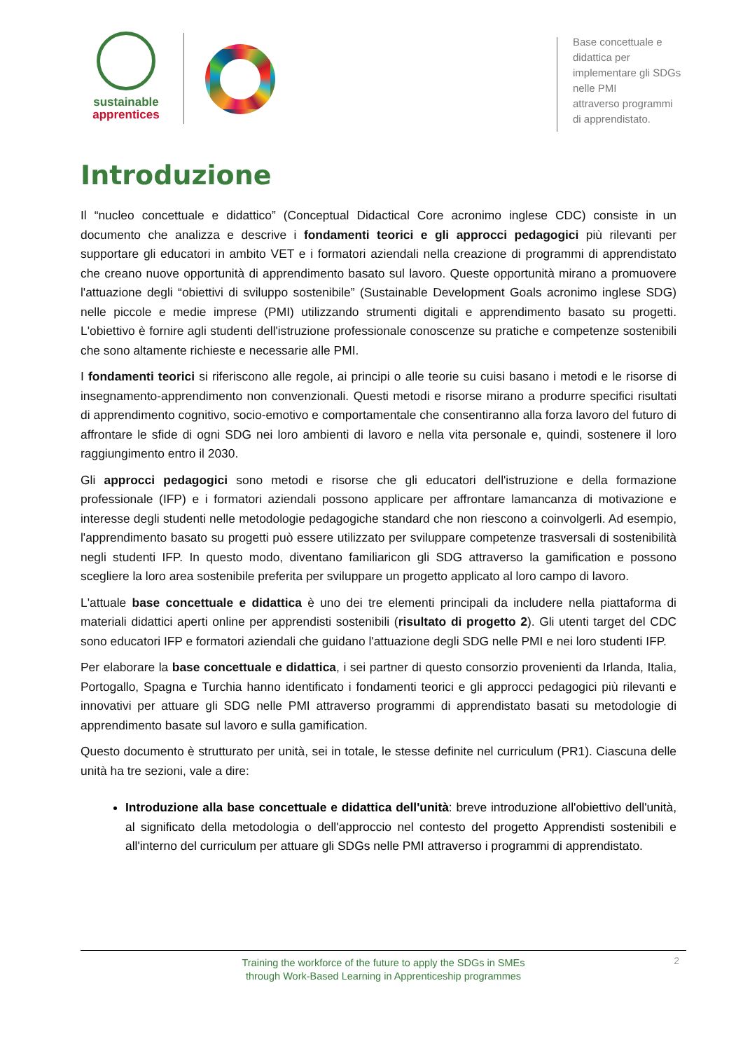sustainable
apprentices
Base concettuale e didattica per
implementare gli SDGs nelle PMI
attraverso programmi di apprendistato.
Introduzione
Il “nucleo concettuale e didattico” (Conceptual Didactical Core acronimo inglese CDC) consiste in un documento che analizza e descrive i fondamenti teorici e gli approcci pedagogici più rilevanti per supportare gli educatori in ambito VET e i formatori aziendali nella creazione di programmi di apprendistato che creano nuove opportunità di apprendimento basato sul lavoro. Queste opportunità mirano a promuovere l'attuazione degli “obiettivi di sviluppo sostenibile” (Sustainable Development Goals acronimo inglese SDG) nelle piccole e medie imprese (PMI) utilizzando strumenti digitali e apprendimento basato su progetti. L'obiettivo è fornire agli studenti dell'istruzione professionale conoscenze su pratiche e competenze sostenibili che sono altamente richieste e necessarie alle PMI.
I fondamenti teorici si riferiscono alle regole, ai principi o alle teorie su cuisi basano i metodi e le risorse di insegnamento-apprendimento non convenzionali. Questi metodi e risorse mirano a produrre specifici risultati di apprendimento cognitivo, socio-emotivo e comportamentale che consentiranno alla forza lavoro del futuro di affrontare le sfide di ogni SDG nei loro ambienti di lavoro e nella vita personale e, quindi, sostenere il loro raggiungimento entro il 2030.
Gli approcci pedagogici sono metodi e risorse che gli educatori dell'istruzione e della formazione professionale (IFP) e i formatori aziendali possono applicare per affrontare lamancanza di motivazione e interesse degli studenti nelle metodologie pedagogiche standard che non riescono a coinvolgerli. Ad esempio, l'apprendimento basato su progetti può essere utilizzato per sviluppare competenze trasversali di sostenibilità negli studenti IFP. In questo modo, diventano familiaricon gli SDG attraverso la gamification e possono scegliere la loro area sostenibile preferita per sviluppare un progetto applicato al loro campo di lavoro.
L'attuale base concettuale e didattica è uno dei tre elementi principali da includere nella piattaforma di materiali didattici aperti online per apprendisti sostenibili (risultato di progetto 2). Gli utenti target del CDC sono educatori IFP e formatori aziendali che guidano l'attuazione degli SDG nelle PMI e nei loro studenti IFP.
Per elaborare la base concettuale e didattica, i sei partner di questo consorzio provenienti da Irlanda, Italia, Portogallo, Spagna e Turchia hanno identificato i fondamenti teorici e gli approcci pedagogici più rilevanti e innovativi per attuare gli SDG nelle PMI attraverso programmi di apprendistato basati su metodologie di apprendimento basate sul lavoro e sulla gamification.
Questo documento è strutturato per unità, sei in totale, le stesse definite nel curriculum (PR1). Ciascuna delle unità ha tre sezioni, vale a dire:
Introduzione alla base concettuale e didattica dell'unità: breve introduzione all'obiettivo dell'unità, al significato della metodologia o dell'approccio nel contesto del progetto Apprendisti sostenibili e all'interno del curriculum per attuare gli SDGs nelle PMI attraverso i programmi di apprendistato.
2
Training the workforce of the future to apply the SDGs in SMEs
through Work-Based Learning in Apprenticeship programmes